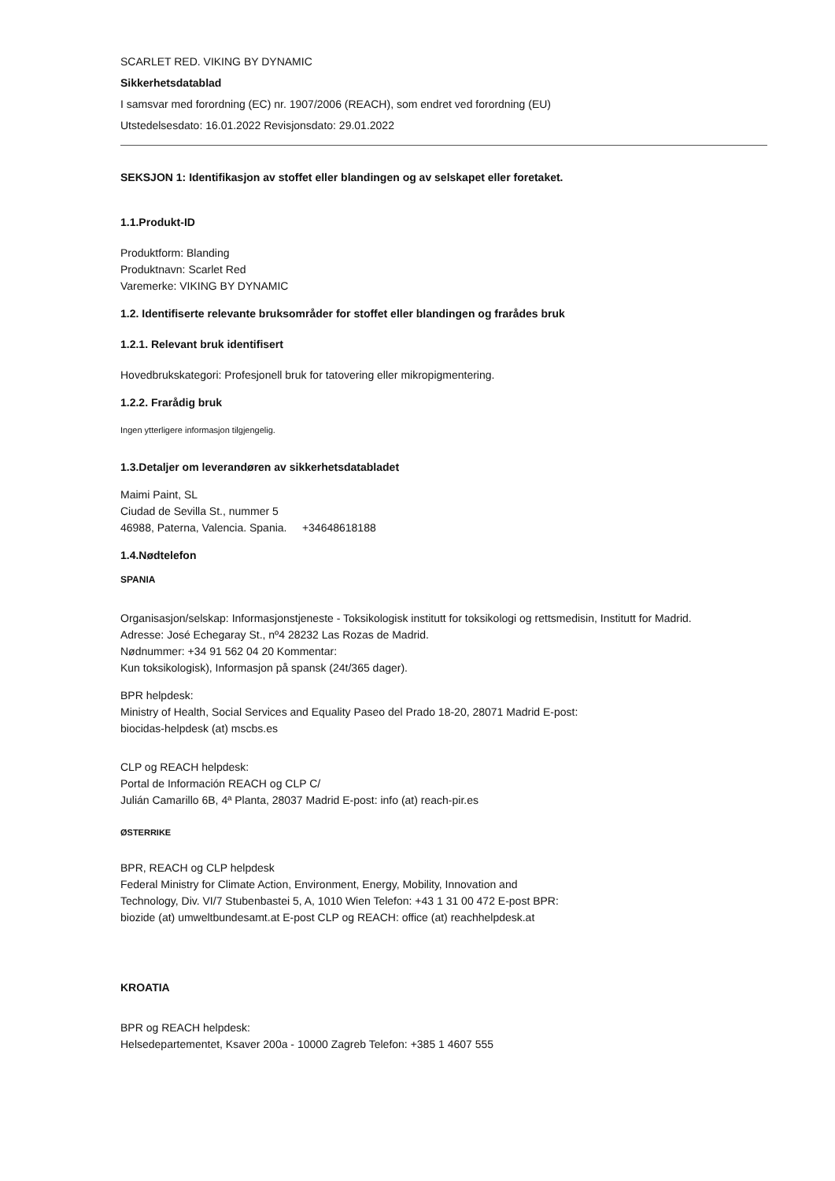SCARLET RED. VIKING BY DYNAMIC
Sikkerhetsdatablad
I samsvar med forordning (EC) nr. 1907/2006 (REACH), som endret ved forordning (EU)
Utstedelsesdato: 16.01.2022 Revisjonsdato: 29.01.2022
SEKSJON 1: Identifikasjon av stoffet eller blandingen og av selskapet eller foretaket.
1.1.Produkt-ID
Produktform: Blanding
Produktnavn: Scarlet Red
Varemerke: VIKING BY DYNAMIC
1.2. Identifiserte relevante bruksområder for stoffet eller blandingen og frarådes bruk
1.2.1. Relevant bruk identifisert
Hovedbrukskategori: Profesjonell bruk for tatovering eller mikropigmentering.
1.2.2. Frarådig bruk
Ingen ytterligere informasjon tilgjengelig.
1.3.Detaljer om leverandøren av sikkerhetsdatabladet
Maimi Paint, SL
Ciudad de Sevilla St., nummer 5
46988, Paterna, Valencia. Spania. +34648618188
1.4.Nødtelefon
SPANIA
Organisasjon/selskap: Informasjonstjeneste - Toksikologisk institutt for toksikologi og rettsmedisin, Institutt for Madrid.
Adresse: José Echegaray St., nº4 28232 Las Rozas de Madrid.
Nødnummer: +34 91 562 04 20 Kommentar:
Kun toksikologisk), Informasjon på spansk (24t/365 dager).
BPR helpdesk:
Ministry of Health, Social Services and Equality Paseo del Prado 18-20, 28071 Madrid E-post:
biocidas-helpdesk (at) mscbs.es
CLP og REACH helpdesk:
Portal de Información REACH og CLP C/
Julián Camarillo 6B, 4ª Planta, 28037 Madrid E-post: info (at) reach-pir.es
ØSTERRIKE
BPR, REACH og CLP helpdesk
Federal Ministry for Climate Action, Environment, Energy, Mobility, Innovation and
Technology, Div. VI/7 Stubenbastei 5, A, 1010 Wien Telefon: +43 1 31 00 472 E-post BPR:
biozide (at) umweltbundesamt.at E-post CLP og REACH: office (at) reachhelpdesk.at
KROATIA
BPR og REACH helpdesk:
Helsedepartementet, Ksaver 200a - 10000 Zagreb Telefon: +385 1 4607 555